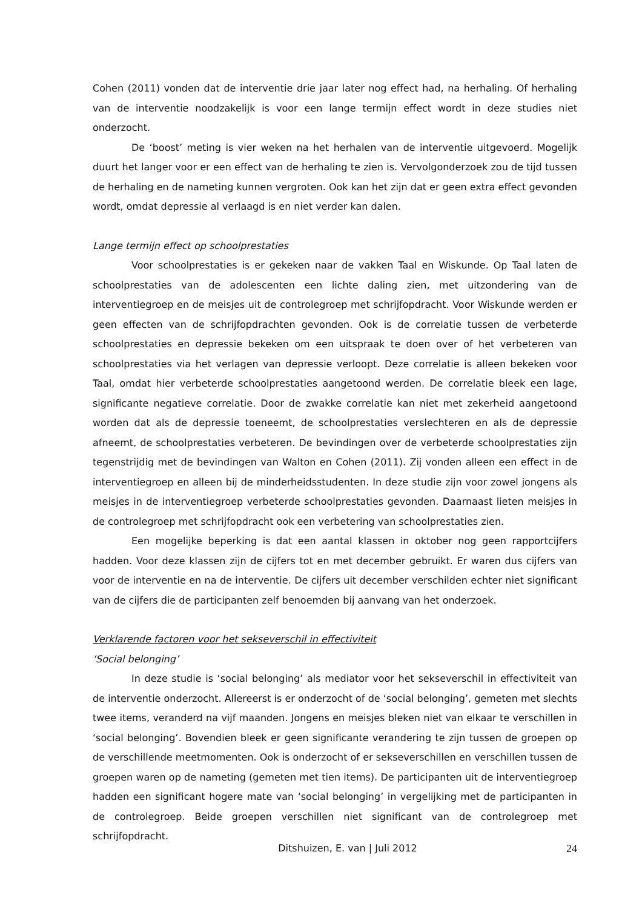Cohen (2011) vonden dat de interventie drie jaar later nog effect had, na herhaling. Of herhaling van de interventie noodzakelijk is voor een lange termijn effect wordt in deze studies niet onderzocht.
De ‘boost’ meting is vier weken na het herhalen van de interventie uitgevoerd. Mogelijk duurt het langer voor er een effect van de herhaling te zien is. Vervolgonderzoek zou de tijd tussen de herhaling en de nameting kunnen vergroten. Ook kan het zijn dat er geen extra effect gevonden wordt, omdat depressie al verlaagd is en niet verder kan dalen.
Lange termijn effect op schoolprestaties
Voor schoolprestaties is er gekeken naar de vakken Taal en Wiskunde. Op Taal laten de schoolprestaties van de adolescenten een lichte daling zien, met uitzondering van de interventiegroep en de meisjes uit de controlegroep met schrijfopdracht. Voor Wiskunde werden er geen effecten van de schrijfopdrachten gevonden. Ook is de correlatie tussen de verbeterde schoolprestaties en depressie bekeken om een uitspraak te doen over of het verbeteren van schoolprestaties via het verlagen van depressie verloopt. Deze correlatie is alleen bekeken voor Taal, omdat hier verbeterde schoolprestaties aangetoond werden. De correlatie bleek een lage, significante negatieve correlatie. Door de zwakke correlatie kan niet met zekerheid aangetoond worden dat als de depressie toeneemt, de schoolprestaties verslechteren en als de depressie afneemt, de schoolprestaties verbeteren. De bevindingen over de verbeterde schoolprestaties zijn tegenstrijdig met de bevindingen van Walton en Cohen (2011). Zij vonden alleen een effect in de interventiegroep en alleen bij de minderheidsstudenten. In deze studie zijn voor zowel jongens als meisjes in de interventiegroep verbeterde schoolprestaties gevonden. Daarnaast lieten meisjes in de controlegroep met schrijfopdracht ook een verbetering van schoolprestaties zien.
Een mogelijke beperking is dat een aantal klassen in oktober nog geen rapportcijfers hadden. Voor deze klassen zijn de cijfers tot en met december gebruikt. Er waren dus cijfers van voor de interventie en na de interventie. De cijfers uit december verschilden echter niet significant van de cijfers die de participanten zelf benoemden bij aanvang van het onderzoek.
Verklarende factoren voor het sekseverschil in effectiviteit
‘Social belonging’
In deze studie is ‘social belonging’ als mediator voor het sekseverschil in effectiviteit van de interventie onderzocht. Allereerst is er onderzocht of de ‘social belonging’, gemeten met slechts twee items, veranderd na vijf maanden. Jongens en meisjes bleken niet van elkaar te verschillen in ‘social belonging’. Bovendien bleek er geen significante verandering te zijn tussen de groepen op de verschillende meetmomenten. Ook is onderzocht of er sekseverschillen en verschillen tussen de groepen waren op de nameting (gemeten met tien items). De participanten uit de interventiegroep hadden een significant hogere mate van ‘social belonging’ in vergelijking met de participanten in de controlegroep. Beide groepen verschillen niet significant van de controlegroep met schrijfopdracht.
Ditshuizen, E. van | Juli 2012 24